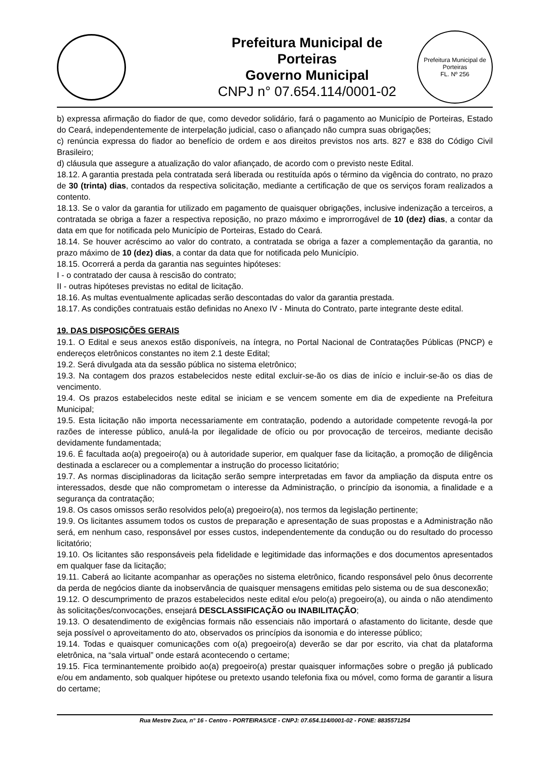Prefeitura Municipal de Porteiras
Governo Municipal
CNPJ n° 07.654.114/0001-02
Prefeitura Municipal de Porteiras
FL. Nº 256
b) expressa afirmação do fiador de que, como devedor solidário, fará o pagamento ao Município de Porteiras, Estado do Ceará, independentemente de interpelação judicial, caso o afiançado não cumpra suas obrigações;
c) renúncia expressa do fiador ao benefício de ordem e aos direitos previstos nos arts. 827 e 838 do Código Civil Brasileiro;
d) cláusula que assegure a atualização do valor afiançado, de acordo com o previsto neste Edital.
18.12. A garantia prestada pela contratada será liberada ou restituída após o término da vigência do contrato, no prazo de 30 (trinta) dias, contados da respectiva solicitação, mediante a certificação de que os serviços foram realizados a contento.
18.13. Se o valor da garantia for utilizado em pagamento de quaisquer obrigações, inclusive indenização a terceiros, a contratada se obriga a fazer a respectiva reposição, no prazo máximo e improrrogável de 10 (dez) dias, a contar da data em que for notificada pelo Município de Porteiras, Estado do Ceará.
18.14. Se houver acréscimo ao valor do contrato, a contratada se obriga a fazer a complementação da garantia, no prazo máximo de 10 (dez) dias, a contar da data que for notificada pelo Município.
18.15. Ocorrerá a perda da garantia nas seguintes hipóteses:
I - o contratado der causa à rescisão do contrato;
II - outras hipóteses previstas no edital de licitação.
18.16. As multas eventualmente aplicadas serão descontadas do valor da garantia prestada.
18.17. As condições contratuais estão definidas no Anexo IV - Minuta do Contrato, parte integrante deste edital.
19. DAS DISPOSIÇÕES GERAIS
19.1. O Edital e seus anexos estão disponíveis, na íntegra, no Portal Nacional de Contratações Públicas (PNCP) e endereços eletrônicos constantes no item 2.1 deste Edital;
19.2. Será divulgada ata da sessão pública no sistema eletrônico;
19.3. Na contagem dos prazos estabelecidos neste edital excluir-se-ão os dias de início e incluir-se-ão os dias de vencimento.
19.4. Os prazos estabelecidos neste edital se iniciam e se vencem somente em dia de expediente na Prefeitura Municipal;
19.5. Esta licitação não importa necessariamente em contratação, podendo a autoridade competente revogá-la por razões de interesse público, anulá-la por ilegalidade de ofício ou por provocação de terceiros, mediante decisão devidamente fundamentada;
19.6. É facultada ao(a) pregoeiro(a) ou à autoridade superior, em qualquer fase da licitação, a promoção de diligência destinada a esclarecer ou a complementar a instrução do processo licitatório;
19.7. As normas disciplinadoras da licitação serão sempre interpretadas em favor da ampliação da disputa entre os interessados, desde que não comprometam o interesse da Administração, o princípio da isonomia, a finalidade e a segurança da contratação;
19.8. Os casos omissos serão resolvidos pelo(a) pregoeiro(a), nos termos da legislação pertinente;
19.9. Os licitantes assumem todos os custos de preparação e apresentação de suas propostas e a Administração não será, em nenhum caso, responsável por esses custos, independentemente da condução ou do resultado do processo licitatório;
19.10. Os licitantes são responsáveis pela fidelidade e legitimidade das informações e dos documentos apresentados em qualquer fase da licitação;
19.11. Caberá ao licitante acompanhar as operações no sistema eletrônico, ficando responsável pelo ônus decorrente da perda de negócios diante da inobservância de quaisquer mensagens emitidas pelo sistema ou de sua desconexão;
19.12. O descumprimento de prazos estabelecidos neste edital e/ou pelo(a) pregoeiro(a), ou ainda o não atendimento às solicitações/convocações, ensejará DESCLASSIFICAÇÃO ou INABILITAÇÃO;
19.13. O desatendimento de exigências formais não essenciais não importará o afastamento do licitante, desde que seja possível o aproveitamento do ato, observados os princípios da isonomia e do interesse público;
19.14. Todas e quaisquer comunicações com o(a) pregoeiro(a) deverão se dar por escrito, via chat da plataforma eletrônica, na “sala virtual” onde estará acontecendo o certame;
19.15. Fica terminantemente proibido ao(a) pregoeiro(a) prestar quaisquer informações sobre o pregão já publicado e/ou em andamento, sob qualquer hipótese ou pretexto usando telefonia fixa ou móvel, como forma de garantir a lisura do certame;
Rua Mestre Zuca, n° 16 - Centro - PORTEIRAS/CE - CNPJ: 07.654.114/0001-02 - FONE: 8835571254